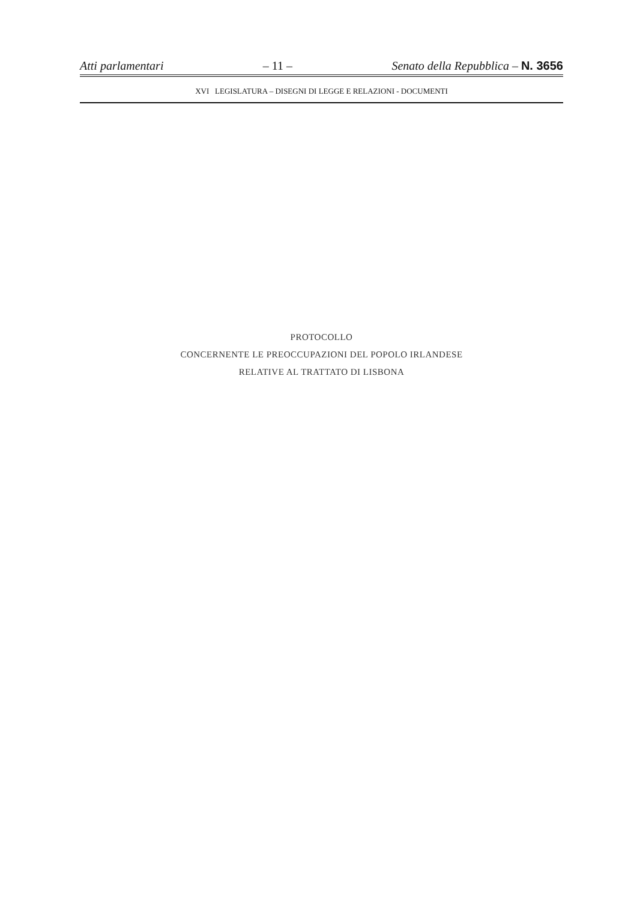Atti parlamentari – 11 – Senato della Repubblica – N. 3656
XVI LEGISLATURA – DISEGNI DI LEGGE E RELAZIONI - DOCUMENTI
PROTOCOLLO
CONCERNENTE LE PREOCCUPAZIONI DEL POPOLO IRLANDESE
RELATIVE AL TRATTATO DI LISBONA